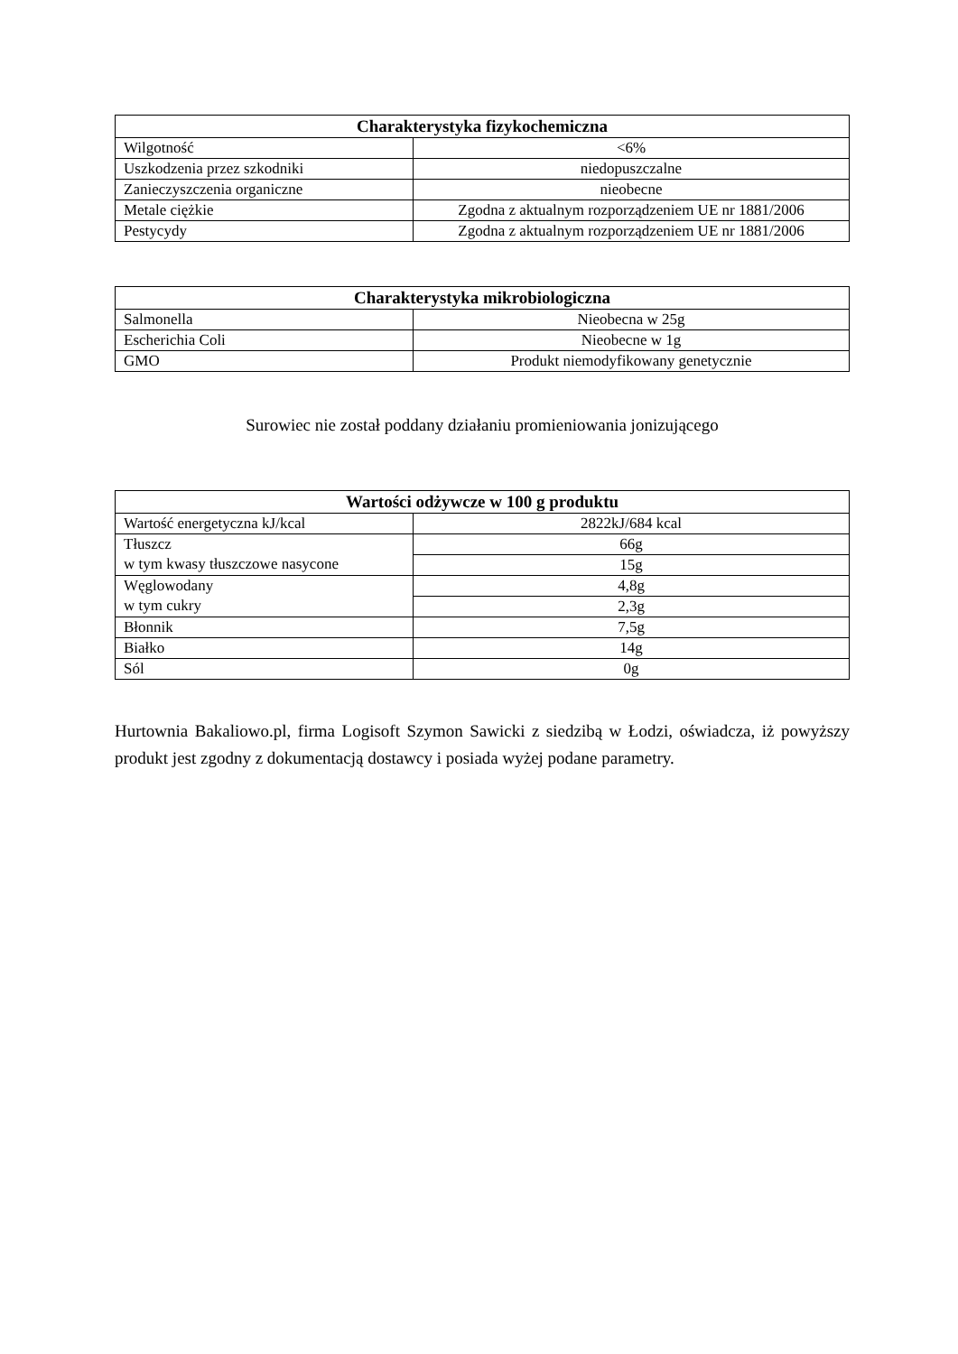| Charakterystyka fizykochemiczna | |
| --- | --- |
| Wilgotność | <6% |
| Uszkodzenia przez szkodniki | niedopuszczalne |
| Zanieczyszczenia organiczne | nieobecne |
| Metale ciężkie | Zgodna z aktualnym rozporządzeniem UE nr 1881/2006 |
| Pestycydy | Zgodna z aktualnym rozporządzeniem UE nr 1881/2006 |
| Charakterystyka mikrobiologiczna | |
| --- | --- |
| Salmonella | Nieobecna w 25g |
| Escherichia Coli | Nieobecne w 1g |
| GMO | Produkt niemodyfikowany genetycznie |
Surowiec nie został poddany działaniu promieniowania jonizującego
| Wartości odżywcze w 100 g produktu | |
| --- | --- |
| Wartość energetyczna kJ/kcal | 2822kJ/684 kcal |
| Tłuszcz w tym kwasy tłuszczowe nasycone | 66g |
| | 15g |
| Węglowodany w tym cukry | 4,8g |
| | 2,3g |
| Błonnik | 7,5g |
| Białko | 14g |
| Sól | 0g |
Hurtownia Bakaliowo.pl, firma Logisoft Szymon Sawicki z siedzibą w Łodzi, oświadcza, iż powyższy produkt jest zgodny z dokumentacją dostawcy i posiada wyżej podane parametry.